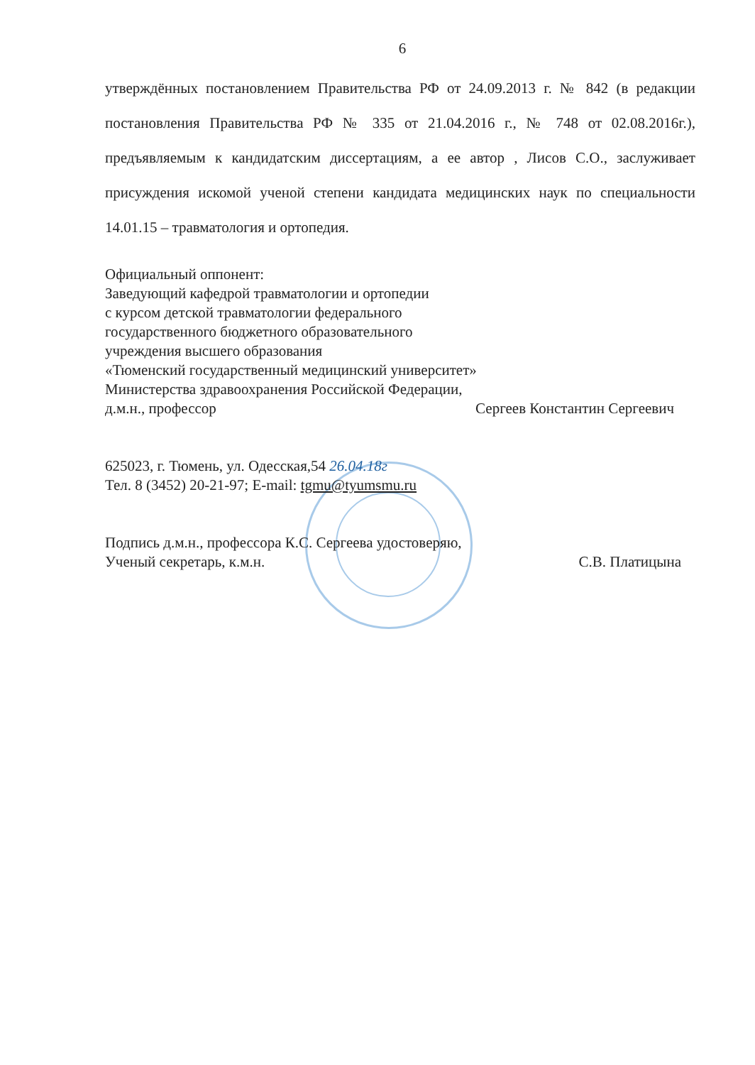6
утверждённых постановлением Правительства РФ от 24.09.2013 г. № 842 (в редакции постановления Правительства РФ № 335 от 21.04.2016 г., № 748 от 02.08.2016г.), предъявляемым к кандидатским диссертациям, а ее автор , Лисов С.О., заслуживает присуждения искомой ученой степени кандидата медицинских наук по специальности 14.01.15 – травматология и ортопедия.
Официальный оппонент:
Заведующий кафедрой травматологии и ортопедии
с курсом детской травматологии федерального
государственного бюджетного образовательного
учреждения высшего образования
«Тюменский государственный медицинский университет»
Министерства здравоохранения Российской Федерации,
д.м.н., профессор Сергеев Константин Сергеевич
625023, г. Тюмень, ул. Одесская,54 26.04.18г
Тел. 8 (3452) 20-21-97; E-mail: tgmu@tyumsmu.ru
Подпись д.м.н., профессора К.С. Сергеева удостоверяю,
Ученый секретарь, к.м.н. С.В. Платицына